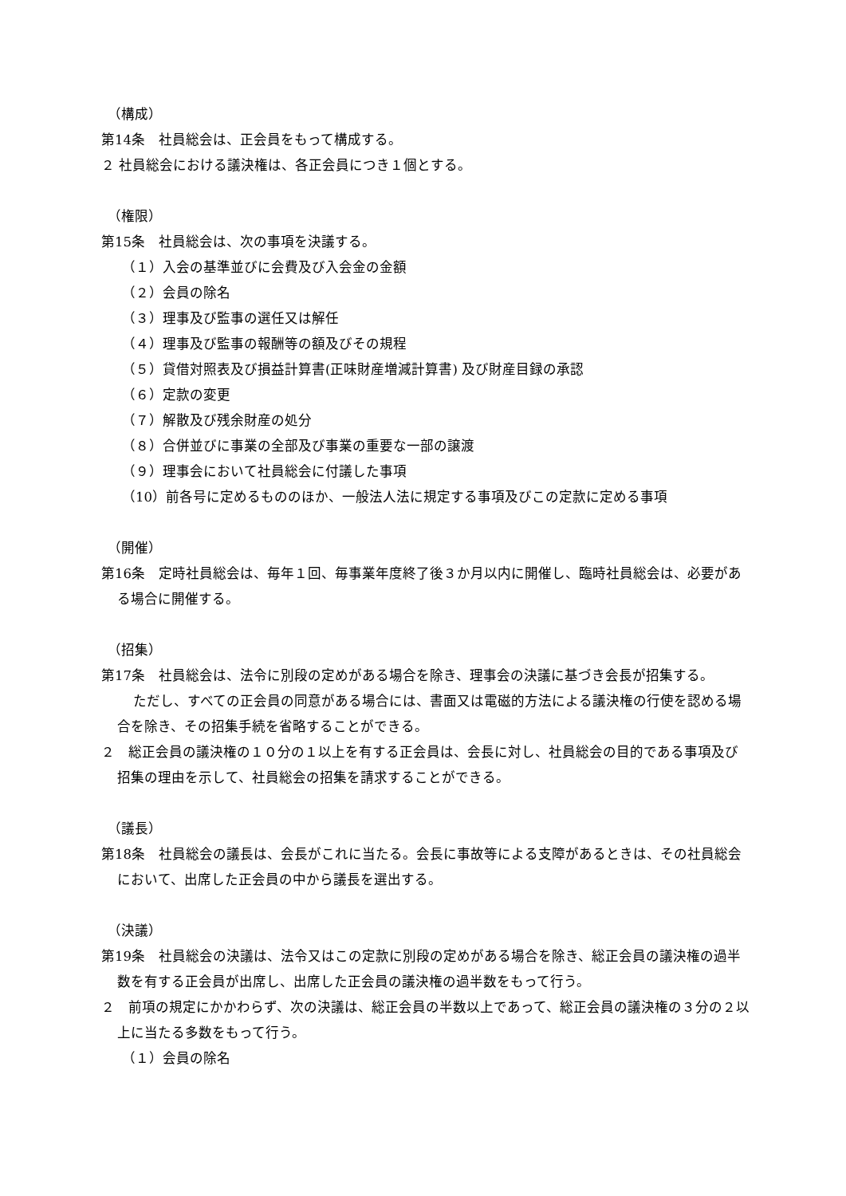（構成）
第14条　社員総会は、正会員をもって構成する。
２ 社員総会における議決権は、各正会員につき１個とする。
（権限）
第15条　社員総会は、次の事項を決議する。
（１）入会の基準並びに会費及び入会金の金額
（２）会員の除名
（３）理事及び監事の選任又は解任
（４）理事及び監事の報酬等の額及びその規程
（５）貸借対照表及び損益計算書(正味財産増減計算書) 及び財産目録の承認
（６）定款の変更
（７）解散及び残余財産の処分
（８）合併並びに事業の全部及び事業の重要な一部の譲渡
（９）理事会において社員総会に付議した事項
（10）前各号に定めるもののほか、一般法人法に規定する事項及びこの定款に定める事項
（開催）
第16条　定時社員総会は、毎年１回、毎事業年度終了後３か月以内に開催し、臨時社員総会は、必要がある場合に開催する。
（招集）
第17条　社員総会は、法令に別段の定めがある場合を除き、理事会の決議に基づき会長が招集する。
ただし、すべての正会員の同意がある場合には、書面又は電磁的方法による議決権の行使を認める場合を除き、その招集手続を省略することができる。
２　総正会員の議決権の１０分の１以上を有する正会員は、会長に対し、社員総会の目的である事項及び招集の理由を示して、社員総会の招集を請求することができる。
（議長）
第18条　社員総会の議長は、会長がこれに当たる。会長に事故等による支障があるときは、その社員総会において、出席した正会員の中から議長を選出する。
（決議）
第19条　社員総会の決議は、法令又はこの定款に別段の定めがある場合を除き、総正会員の議決権の過半数を有する正会員が出席し、出席した正会員の議決権の過半数をもって行う。
２　前項の規定にかかわらず、次の決議は、総正会員の半数以上であって、総正会員の議決権の３分の２以上に当たる多数をもって行う。
（１）会員の除名